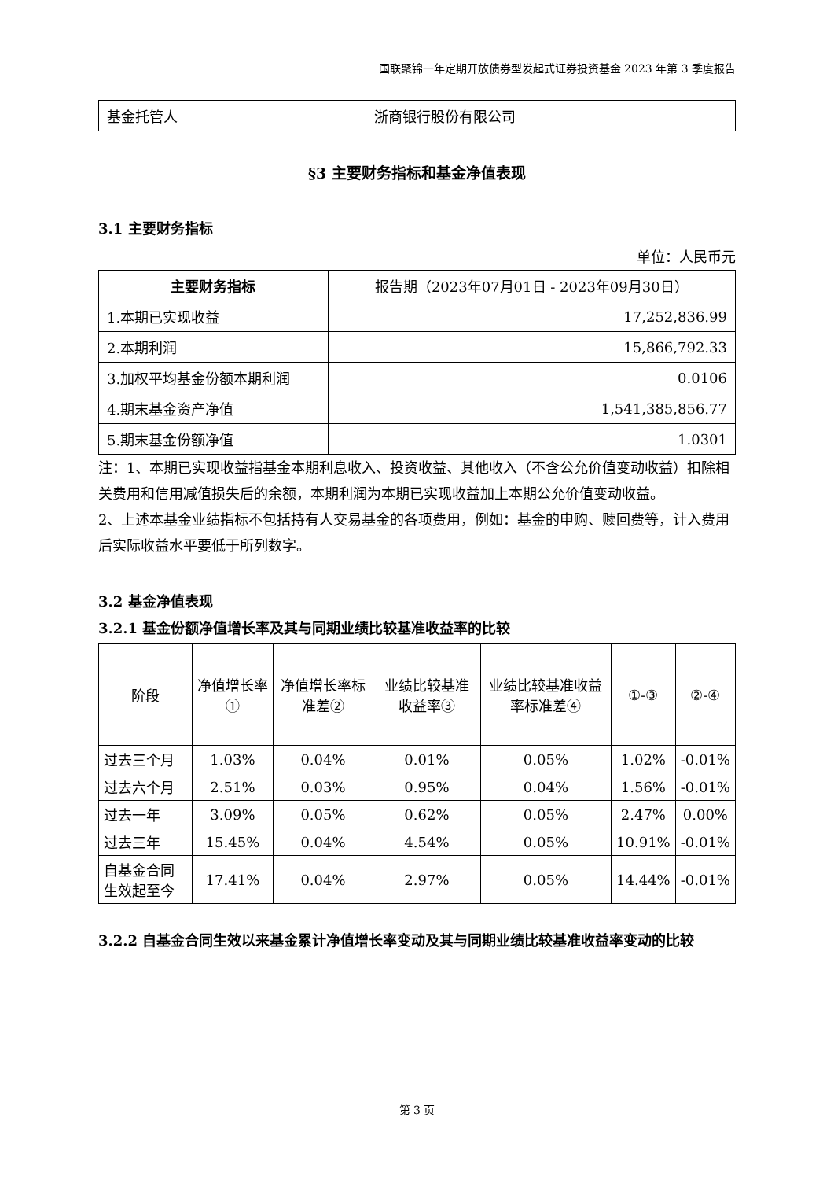国联聚锦一年定期开放债券型发起式证券投资基金 2023 年第 3 季度报告
| 基金托管人 | 浙商银行股份有限公司 |
§3 主要财务指标和基金净值表现
3.1 主要财务指标
单位：人民币元
| 主要财务指标 | 报告期（2023年07月01日 - 2023年09月30日） |
| 1.本期已实现收益 | 17,252,836.99 |
| 2.本期利润 | 15,866,792.33 |
| 3.加权平均基金份额本期利润 | 0.0106 |
| 4.期末基金资产净值 | 1,541,385,856.77 |
| 5.期末基金份额净值 | 1.0301 |
注：1、本期已实现收益指基金本期利息收入、投资收益、其他收入（不含公允价值变动收益）扣除相关费用和信用减值损失后的余额，本期利润为本期已实现收益加上本期公允价值变动收益。
2、上述本基金业绩指标不包括持有人交易基金的各项费用，例如：基金的申购、赎回费等，计入费用后实际收益水平要低于所列数字。
3.2 基金净值表现
3.2.1 基金份额净值增长率及其与同期业绩比较基准收益率的比较
| 阶段 | 净值增长率① | 净值增长率标准差② | 业绩比较基准收益率③ | 业绩比较基准收益率标准差④ | ①-③ | ②-④ |
| 过去三个月 | 1.03% | 0.04% | 0.01% | 0.05% | 1.02% | -0.01% |
| 过去六个月 | 2.51% | 0.03% | 0.95% | 0.04% | 1.56% | -0.01% |
| 过去一年 | 3.09% | 0.05% | 0.62% | 0.05% | 2.47% | 0.00% |
| 过去三年 | 15.45% | 0.04% | 4.54% | 0.05% | 10.91% | -0.01% |
| 自基金合同生效起至今 | 17.41% | 0.04% | 2.97% | 0.05% | 14.44% | -0.01% |
3.2.2 自基金合同生效以来基金累计净值增长率变动及其与同期业绩比较基准收益率变动的比较
第 3 页